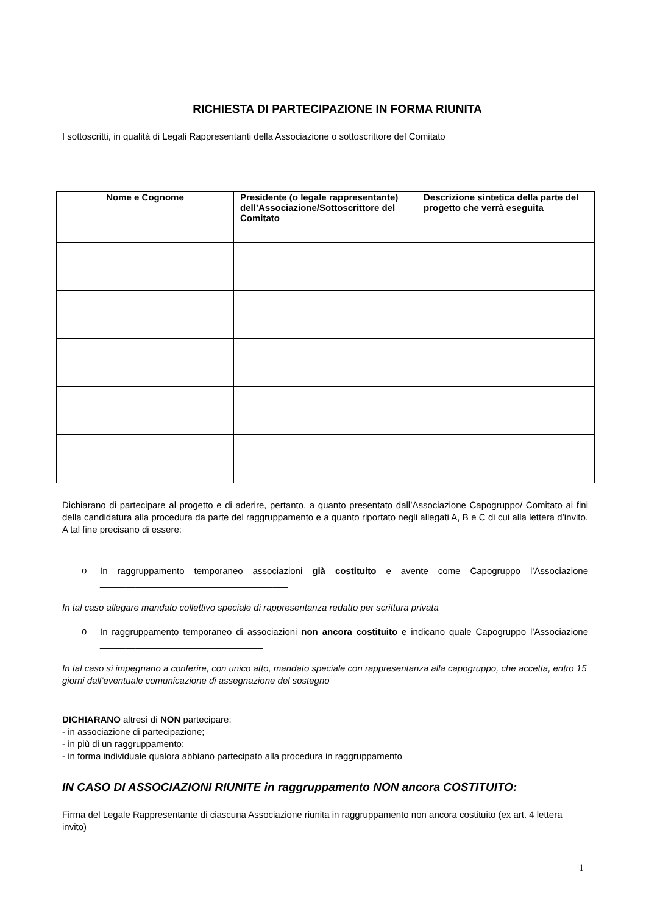RICHIESTA DI PARTECIPAZIONE IN FORMA RIUNITA
I sottoscritti, in qualità di Legali Rappresentanti della Associazione o sottoscrittore del Comitato
| Nome e Cognome | Presidente (o legale rappresentante) dell’Associazione/Sottoscrittore del Comitato | Descrizione sintetica della parte del progetto che verrà eseguita |
| --- | --- | --- |
Dichiarano di partecipare al progetto e di aderire, pertanto, a quanto presentato dall’Associazione Capogruppo/ Comitato ai fini della candidatura alla procedura da parte del raggruppamento e a quanto riportato negli allegati A, B e C di cui alla lettera d’invito. A tal fine precisano di essere:
o
In raggruppamento temporaneo associazioni già costituito e avente come Capogruppo l’Associazione _____________________________________
In tal caso allegare mandato collettivo speciale di rappresentanza redatto per scrittura privata
o
In raggruppamento temporaneo di associazioni non ancora costituito e indicano quale Capogruppo l’Associazione ________________________________
In tal caso si impegnano a conferire, con unico atto, mandato speciale con rappresentanza alla capogruppo, che accetta, entro 15 giorni dall’eventuale comunicazione di assegnazione del sostegno
DICHIARANO altresì di NON partecipare:
- in associazione di partecipazione;
- in più di un raggruppamento;
- in forma individuale qualora abbiano partecipato alla procedura in raggruppamento
IN CASO DI ASSOCIAZIONI RIUNITE in raggruppamento NON ancora COSTITUITO:
Firma del Legale Rappresentante di ciascuna Associazione riunita in raggruppamento non ancora costituito (ex art. 4 lettera invito)
1